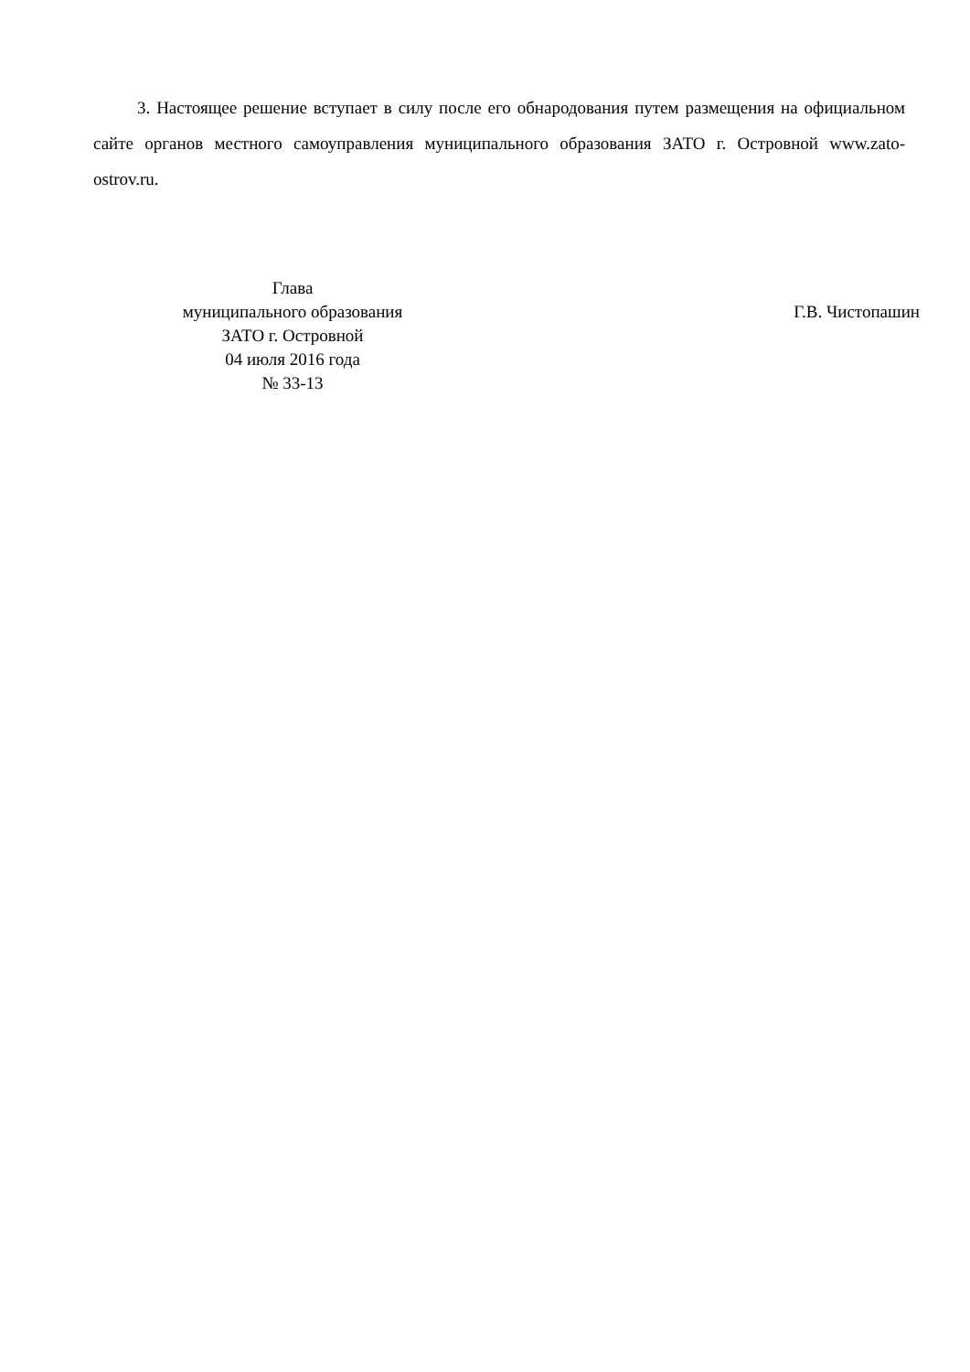3. Настоящее решение вступает в силу после его обнародования путем размещения на официальном сайте органов местного самоуправления муниципального образования ЗАТО г. Островной www.zato-ostrov.ru.
Глава
муниципального образования
ЗАТО г. Островной
04 июля 2016 года
№ 33-13
Г.В. Чистопашин